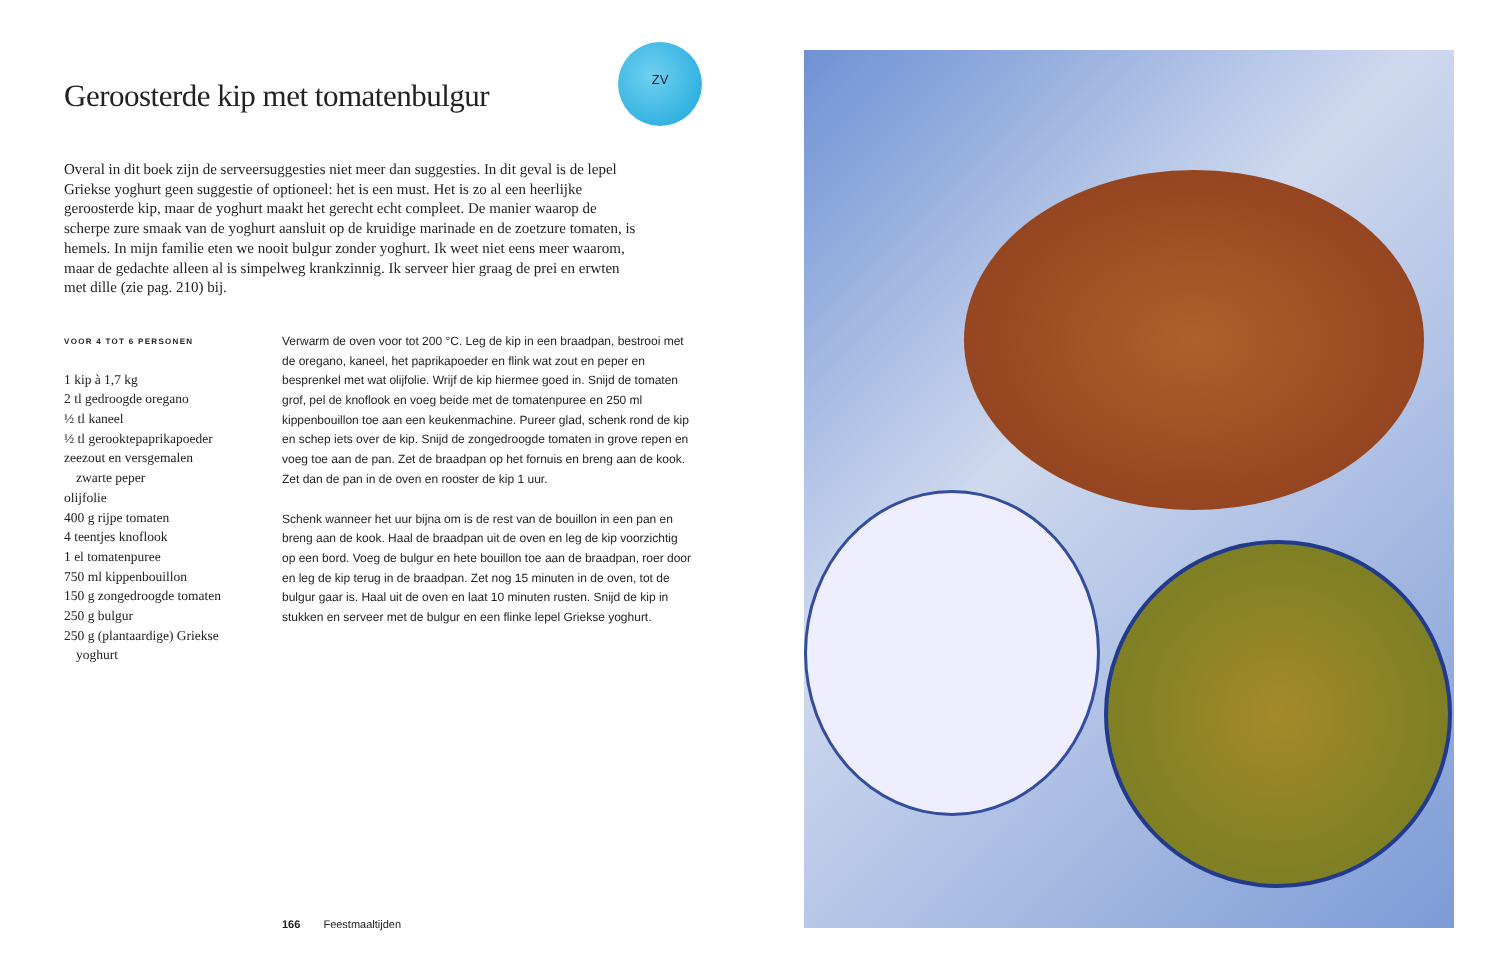Geroosterde kip met tomatenbulgur
ZV
Overal in dit boek zijn de serveersuggesties niet meer dan suggesties. In dit geval is de lepel Griekse yoghurt geen suggestie of optioneel: het is een must. Het is zo al een heerlijke geroosterde kip, maar de yoghurt maakt het gerecht echt compleet. De manier waarop de scherpe zure smaak van de yoghurt aansluit op de kruidige marinade en de zoetzure tomaten, is hemels. In mijn familie eten we nooit bulgur zonder yoghurt. Ik weet niet eens meer waarom, maar de gedachte alleen al is simpelweg krankzinnig. Ik serveer hier graag de prei en erwten met dille (zie pag. 210) bij.
VOOR 4 TOT 6 PERSONEN
1 kip à 1,7 kg
2 tl gedroogde oregano
½ tl kaneel
½ tl gerooktepaprikapoeder
zeezout en versgemalen
zwarte peper
olijfolie
400 g rijpe tomaten
4 teentjes knoflook
1 el tomatenpuree
750 ml kippenbouillon
150 g zongedroogde tomaten
250 g bulgur
250 g (plantaardige) Griekse
yoghurt
Verwarm de oven voor tot 200 °C. Leg de kip in een braadpan, bestrooi met de oregano, kaneel, het paprikapoeder en flink wat zout en peper en besprenkel met wat olijfolie. Wrijf de kip hiermee goed in. Snijd de tomaten grof, pel de knoflook en voeg beide met de tomatenpuree en 250 ml kippenbouillon toe aan een keukenmachine. Pureer glad, schenk rond de kip en schep iets over de kip. Snijd de zongedroogde tomaten in grove repen en voeg toe aan de pan. Zet de braadpan op het fornuis en breng aan de kook. Zet dan de pan in de oven en rooster de kip 1 uur.
Schenk wanneer het uur bijna om is de rest van de bouillon in een pan en breng aan de kook. Haal de braadpan uit de oven en leg de kip voorzichtig op een bord. Voeg de bulgur en hete bouillon toe aan de braadpan, roer door en leg de kip terug in de braadpan. Zet nog 15 minuten in de oven, tot de bulgur gaar is. Haal uit de oven en laat 10 minuten rusten. Snijd de kip in stukken en serveer met de bulgur en een flinke lepel Griekse yoghurt.
166 Feestmaaltijden